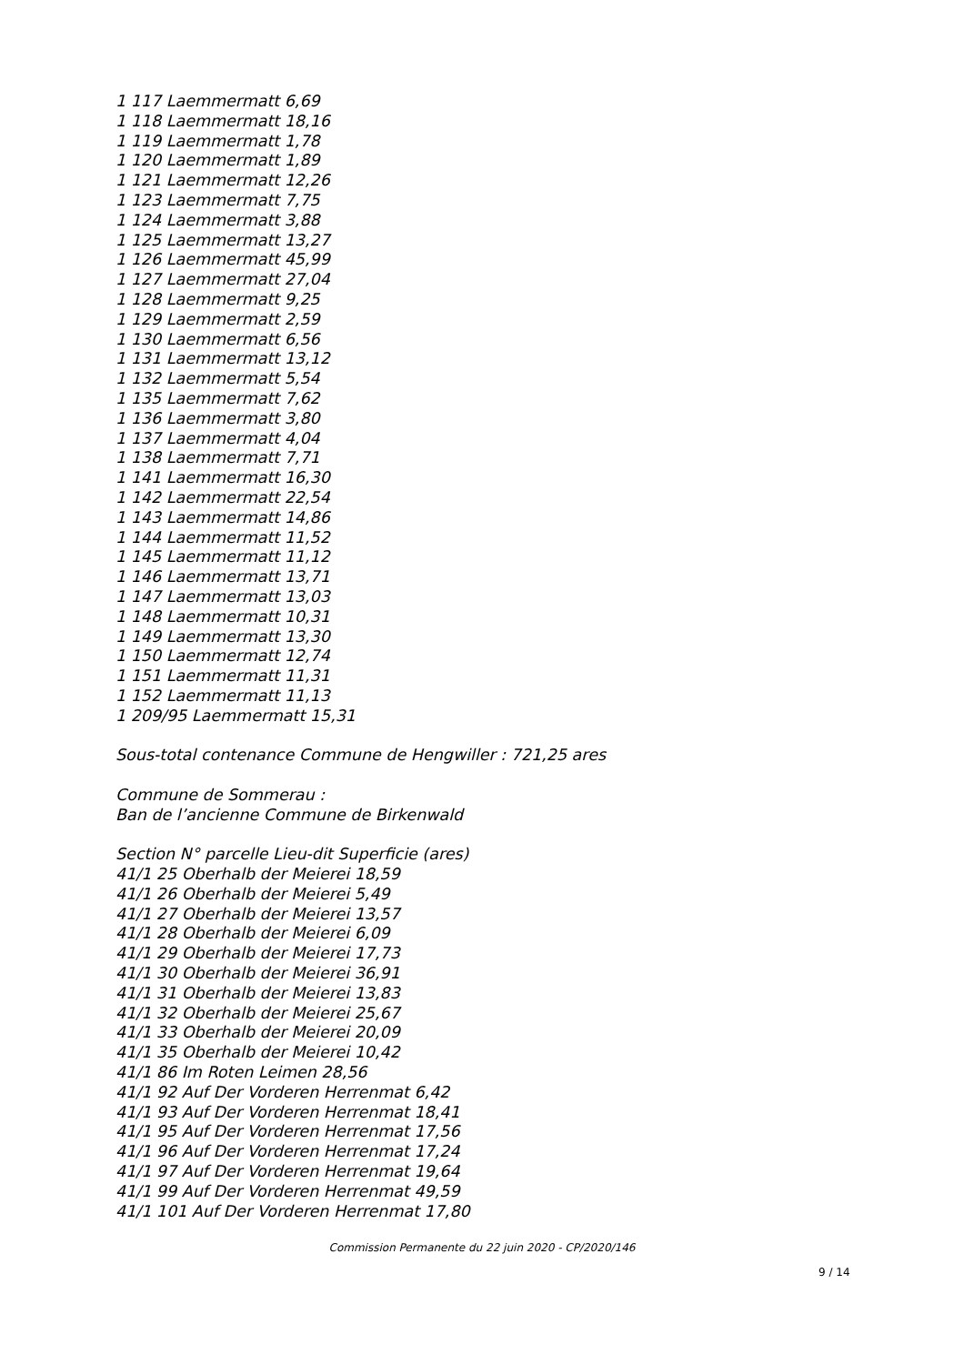1 117 Laemmermatt 6,69
1 118 Laemmermatt 18,16
1 119 Laemmermatt 1,78
1 120 Laemmermatt 1,89
1 121 Laemmermatt 12,26
1 123 Laemmermatt 7,75
1 124 Laemmermatt 3,88
1 125 Laemmermatt 13,27
1 126 Laemmermatt 45,99
1 127 Laemmermatt 27,04
1 128 Laemmermatt 9,25
1 129 Laemmermatt 2,59
1 130 Laemmermatt 6,56
1 131 Laemmermatt 13,12
1 132 Laemmermatt 5,54
1 135 Laemmermatt 7,62
1 136 Laemmermatt 3,80
1 137 Laemmermatt 4,04
1 138 Laemmermatt 7,71
1 141 Laemmermatt 16,30
1 142 Laemmermatt 22,54
1 143 Laemmermatt 14,86
1 144 Laemmermatt 11,52
1 145 Laemmermatt 11,12
1 146 Laemmermatt 13,71
1 147 Laemmermatt 13,03
1 148 Laemmermatt 10,31
1 149 Laemmermatt 13,30
1 150 Laemmermatt 12,74
1 151 Laemmermatt 11,31
1 152 Laemmermatt 11,13
1 209/95 Laemmermatt 15,31
Sous-total contenance Commune de Hengwiller : 721,25 ares
Commune de Sommerau :
Ban de l’ancienne Commune de Birkenwald
Section N° parcelle Lieu-dit Superficie (ares)
41/1 25 Oberhalb der Meierei 18,59
41/1 26 Oberhalb der Meierei 5,49
41/1 27 Oberhalb der Meierei 13,57
41/1 28 Oberhalb der Meierei 6,09
41/1 29 Oberhalb der Meierei 17,73
41/1 30 Oberhalb der Meierei 36,91
41/1 31 Oberhalb der Meierei 13,83
41/1 32 Oberhalb der Meierei 25,67
41/1 33 Oberhalb der Meierei 20,09
41/1 35 Oberhalb der Meierei 10,42
41/1 86 Im Roten Leimen 28,56
41/1 92 Auf Der Vorderen Herrenmat 6,42
41/1 93 Auf Der Vorderen Herrenmat 18,41
41/1 95 Auf Der Vorderen Herrenmat 17,56
41/1 96 Auf Der Vorderen Herrenmat 17,24
41/1 97 Auf Der Vorderen Herrenmat 19,64
41/1 99 Auf Der Vorderen Herrenmat 49,59
41/1 101 Auf Der Vorderen Herrenmat 17,80
Commission Permanente du 22 juin 2020 - CP/2020/146
9 / 14